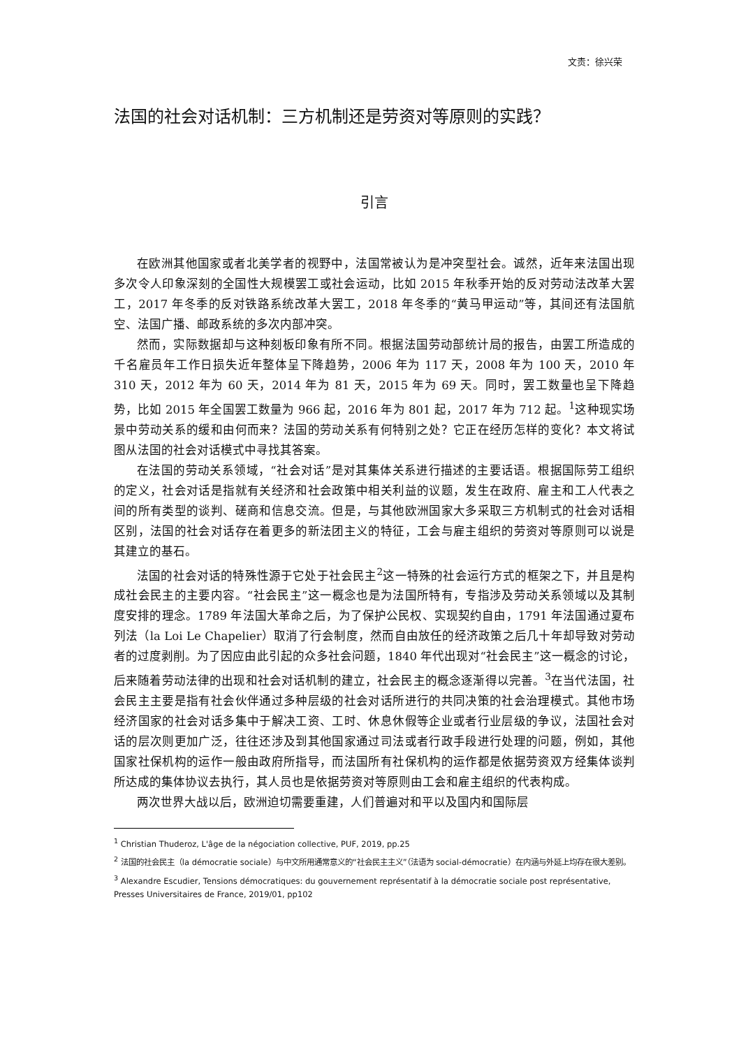文责：徐兴荣
法国的社会对话机制：三方机制还是劳资对等原则的实践？
引言
在欧洲其他国家或者北美学者的视野中，法国常被认为是冲突型社会。诚然，近年来法国出现多次令人印象深刻的全国性大规模罢工或社会运动，比如 2015 年秋季开始的反对劳动法改革大罢工，2017 年冬季的反对铁路系统改革大罢工，2018 年冬季的“黄马甲运动”等，其间还有法国航空、法国广播、邮政系统的多次内部冲突。
然而，实际数据却与这种刻板印象有所不同。根据法国劳动部统计局的报告，由罢工所造成的千名雇员年工作日损失近年整体呈下降趋势，2006 年为 117 天，2008 年为 100 天，2010 年 310 天，2012 年为 60 天，2014 年为 81 天，2015 年为 69 天。同时，罢工数量也呈下降趋势，比如 2015 年全国罢工数量为 966 起，2016 年为 801 起，2017 年为 712 起。<sup>1</sup>这种现实场景中劳动关系的缓和由何而来？法国的劳动关系有何特别之处？它正在经历怎样的变化？本文将试图从法国的社会对话模式中寻找其答案。
在法国的劳动关系领域，“社会对话”是对其集体关系进行描述的主要话语。根据国际劳工组织的定义，社会对话是指就有关经济和社会政策中相关利益的议题，发生在政府、雇主和工人代表之间的所有类型的谈判、磋商和信息交流。但是，与其他欧洲国家大多采取三方机制式的社会对话相区别，法国的社会对话存在着更多的新法团主义的特征，工会与雇主组织的劳资对等原则可以说是其建立的基石。
法国的社会对话的特殊性源于它处于社会民主<sup>2</sup>这一特殊的社会运行方式的框架之下，并且是构成社会民主的主要内容。“社会民主”这一概念也是为法国所特有，专指涉及劳动关系领域以及其制度安排的理念。1789 年法国大革命之后，为了保护公民权、实现契约自由，1791 年法国通过夏布列法（la Loi Le Chapelier）取消了行会制度，然而自由放任的经济政策之后几十年却导致对劳动者的过度剥削。为了因应由此引起的众多社会问题，1840 年代出现对“社会民主”这一概念的讨论，后来随着劳动法律的出现和社会对话机制的建立，社会民主的概念逐渐得以完善。<sup>3</sup>在当代法国，社会民主主要是指有社会伙伴通过多种层级的社会对话所进行的共同决策的社会治理模式。其他市场经济国家的社会对话多集中于解决工资、工时、休息休假等企业或者行业层级的争议，法国社会对话的层次则更加广泛，往往还涉及到其他国家通过司法或者行政手段进行处理的问题，例如，其他国家社保机构的运作一般由政府所指导，而法国所有社保机构的运作都是依据劳资双方经集体谈判所达成的集体协议去执行，其人员也是依据劳资对等原则由工会和雇主组织的代表构成。
两次世界大战以后，欧洲迫切需要重建，人们普遍对和平以及国内和国际层
<sup>1</sup> Christian Thuderoz, L'âge de la négociation collective, PUF, 2019, pp.25
<sup>2</sup> 法国的社会民主（la démocratie sociale）与中文所用通常意义的“社会民主主义”（法语为 social-démocratie）在内涵与外延上均存在很大差别。
<sup>3</sup> Alexandre Escudier, Tensions démocratiques: du gouvernement représentatif à la démocratie sociale post représentative, Presses Universitaires de France, 2019/01, pp102